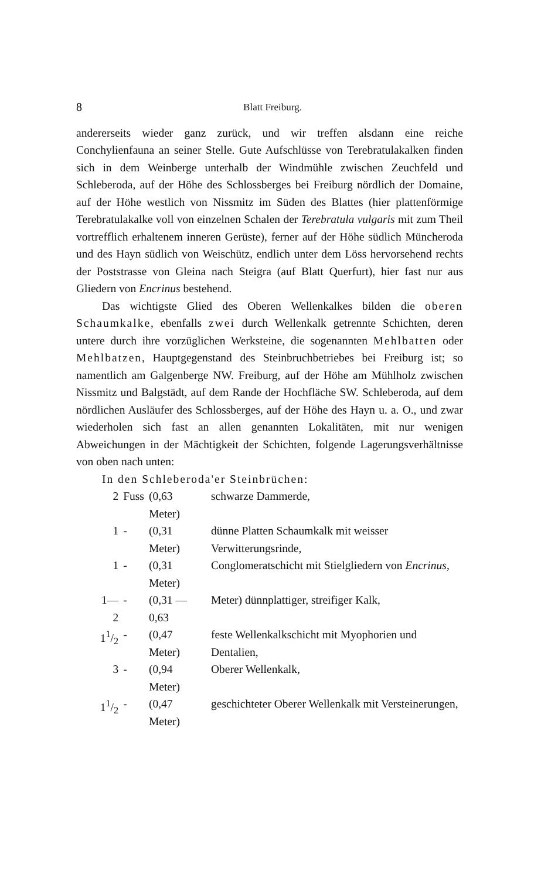8 Blatt Freiburg.
andererseits wieder ganz zurück, und wir treffen alsdann eine reiche Conchylienfauna an seiner Stelle. Gute Aufschlüsse von Terebratulakalken finden sich in dem Weinberge unterhalb der Windmühle zwischen Zeuchfeld und Schleberoda, auf der Höhe des Schlossberges bei Freiburg nördlich der Domaine, auf der Höhe westlich von Nissmitz im Süden des Blattes (hier plattenförmige Terebratulakalke voll von einzelnen Schalen der Terebratula vulgaris mit zum Theil vortrefflich erhaltenem inneren Gerüste), ferner auf der Höhe südlich Müncheroda und des Hayn südlich von Weischütz, endlich unter dem Löss hervorsehend rechts der Poststrasse von Gleina nach Steigra (auf Blatt Querfurt), hier fast nur aus Gliedern von Encrinus bestehend.
Das wichtigste Glied des Oberen Wellenkalkes bilden die oberen Schaumkalke, ebenfalls zwei durch Wellenkalk getrennte Schichten, deren untere durch ihre vorzüglichen Werksteine, die sogenannten Mehlbatten oder Mehlbatzen, Hauptgegenstand des Steinbruchbetriebes bei Freiburg ist; so namentlich am Galgenberge NW. Freiburg, auf der Höhe am Mühlholz zwischen Nissmitz und Balgstädt, auf dem Rande der Hochfläche SW. Schleberoda, auf dem nördlichen Ausläufer des Schlossberges, auf der Höhe des Hayn u. a. O., und zwar wiederholen sich fast an allen genannten Lokalitäten, mit nur wenigen Abweichungen in der Mächtigkeit der Schichten, folgende Lagerungsverhältnisse von oben nach unten:
In den Schleberoda'er Steinbrüchen:
| 2 | Fuss | (0,63 Meter) | schwarze Dammerde, |
| 1 | - | (0,31 Meter) | dünne Platten Schaumkalk mit weisser Verwitterungsrinde, |
| 1 | - | (0,31 Meter) | Conglomeratschicht mit Stielgliedern von Encrinus, |
| 1—2 | - | (0,31 — 0,63 | Meter) dünnplattiger, streifiger Kalk, |
| 11/2 | - | (0,47 Meter) | feste Wellenkalkschicht mit Myophorien und Dentalien, |
| 3 | - | (0,94 Meter) | Oberer Wellenkalk, |
| 11/2 | - | (0,47 Meter) | geschichteter Oberer Wellenkalk mit Versteinerungen, |